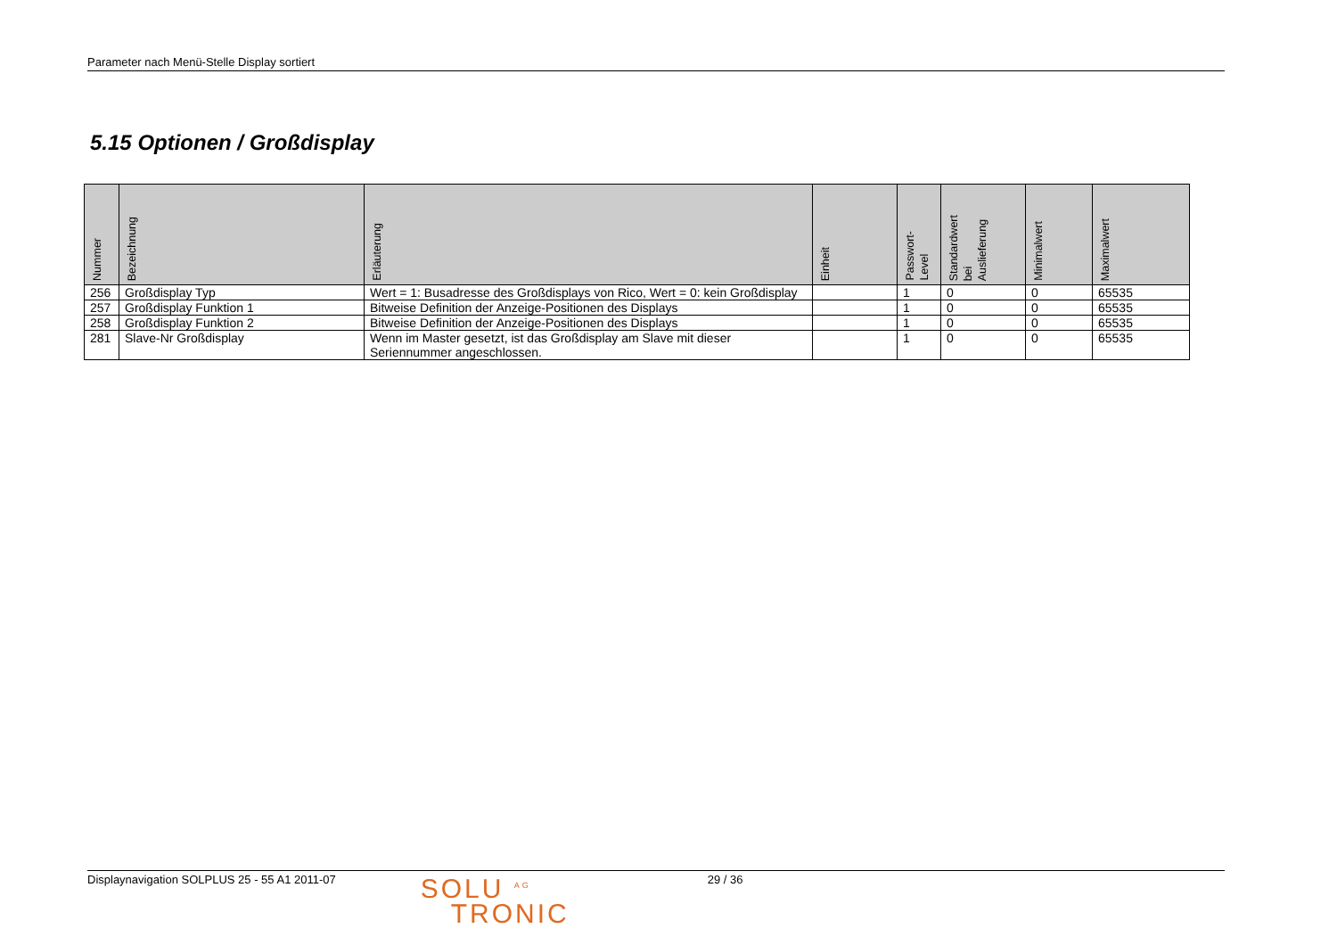Parameter nach Menü-Stelle Display sortiert
5.15 Optionen / Großdisplay
| Nummer | Bezeichnung | Erläuterung | Einheit | Passwort- Level | Standardwert bei Auslieferung | Minimalwert | Maximalwert |
| --- | --- | --- | --- | --- | --- | --- | --- |
| 256 | Großdisplay Typ | Wert = 1: Busadresse des Großdisplays von Rico, Wert = 0: kein Großdisplay | | 1 | 0 | 0 | 65535 |
| 257 | Großdisplay Funktion 1 | Bitweise Definition der Anzeige-Positionen des Displays | | 1 | 0 | 0 | 65535 |
| 258 | Großdisplay Funktion 2 | Bitweise Definition der Anzeige-Positionen des Displays | | 1 | 0 | 0 | 65535 |
| 281 | Slave-Nr Großdisplay | Wenn im Master gesetzt, ist das Großdisplay am Slave mit dieser Seriennummer angeschlossen. | | 1 | 0 | 0 | 65535 |
Displaynavigation SOLPLUS 25 - 55 A1 2011-07 SOLU <sup>AG</sup>
TRONIC 29 / 36